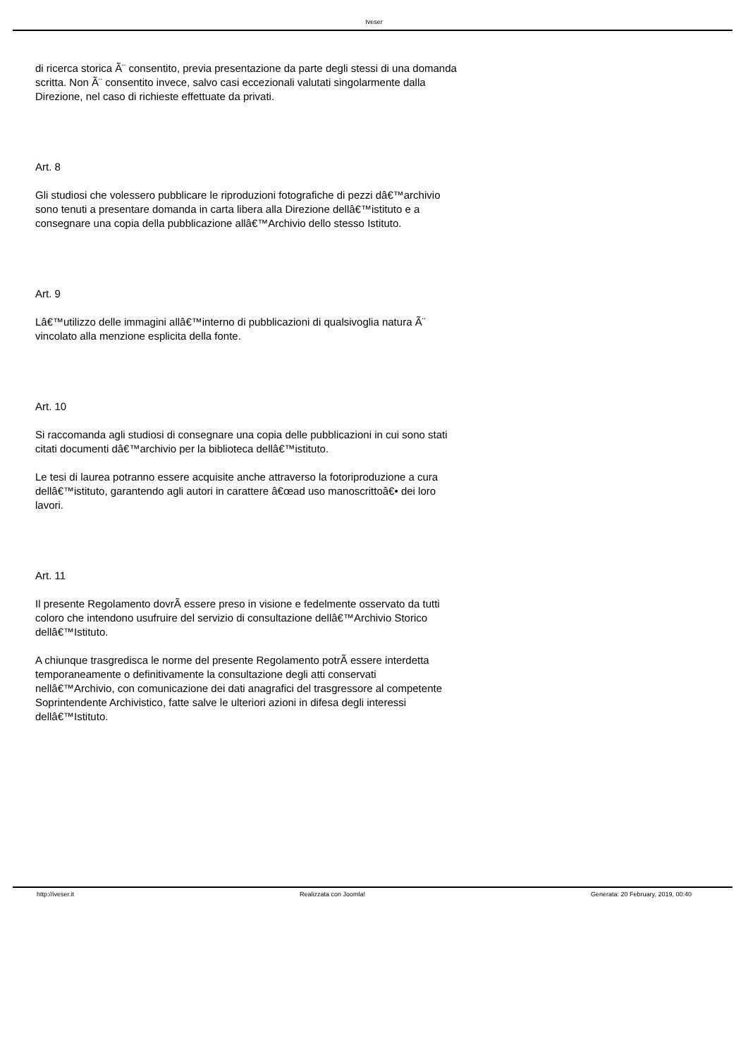Iveser
di ricerca storica Ã¨ consentito, previa presentazione da parte degli stessi di una domanda scritta. Non Ã¨ consentito invece, salvo casi eccezionali valutati singolarmente dalla Direzione, nel caso di richieste effettuate da privati.
Art. 8
Gli studiosi che volessero pubblicare le riproduzioni fotografiche di pezzi dâ€™archivio sono tenuti a presentare domanda in carta libera alla Direzione dellâ€™istituto e a consegnare una copia della pubblicazione allâ€™Archivio dello stesso Istituto.
Art. 9
Lâ€™utilizzo delle immagini allâ€™interno di pubblicazioni di qualsivoglia natura Ã¨ vincolato alla menzione esplicita della fonte.
Art. 10
Si raccomanda agli studiosi di consegnare una copia delle pubblicazioni in cui sono stati citati documenti dâ€™archivio per la biblioteca dellâ€™istituto.
Le tesi di laurea potranno essere acquisite anche attraverso la fotoriproduzione a cura dellâ€™istituto, garantendo agli autori in carattere â€œad uso manoscrittoâ€• dei loro lavori.
Art. 11
Il presente Regolamento dovrÃ essere preso in visione e fedelmente osservato da tutti coloro che intendono usufruire del servizio di consultazione dellâ€™Archivio Storico dellâ€™Istituto.
A chiunque trasgredisca le norme del presente Regolamento potrÃ essere interdetta temporaneamente o definitivamente la consultazione degli atti conservati nellâ€™Archivio, con comunicazione dei dati anagrafici del trasgressore al competente Soprintendente Archivistico, fatte salve le ulteriori azioni in difesa degli interessi dellâ€™Istituto.
http://iveser.it Realizzata con Joomla! Generata: 20 February, 2019, 00:40